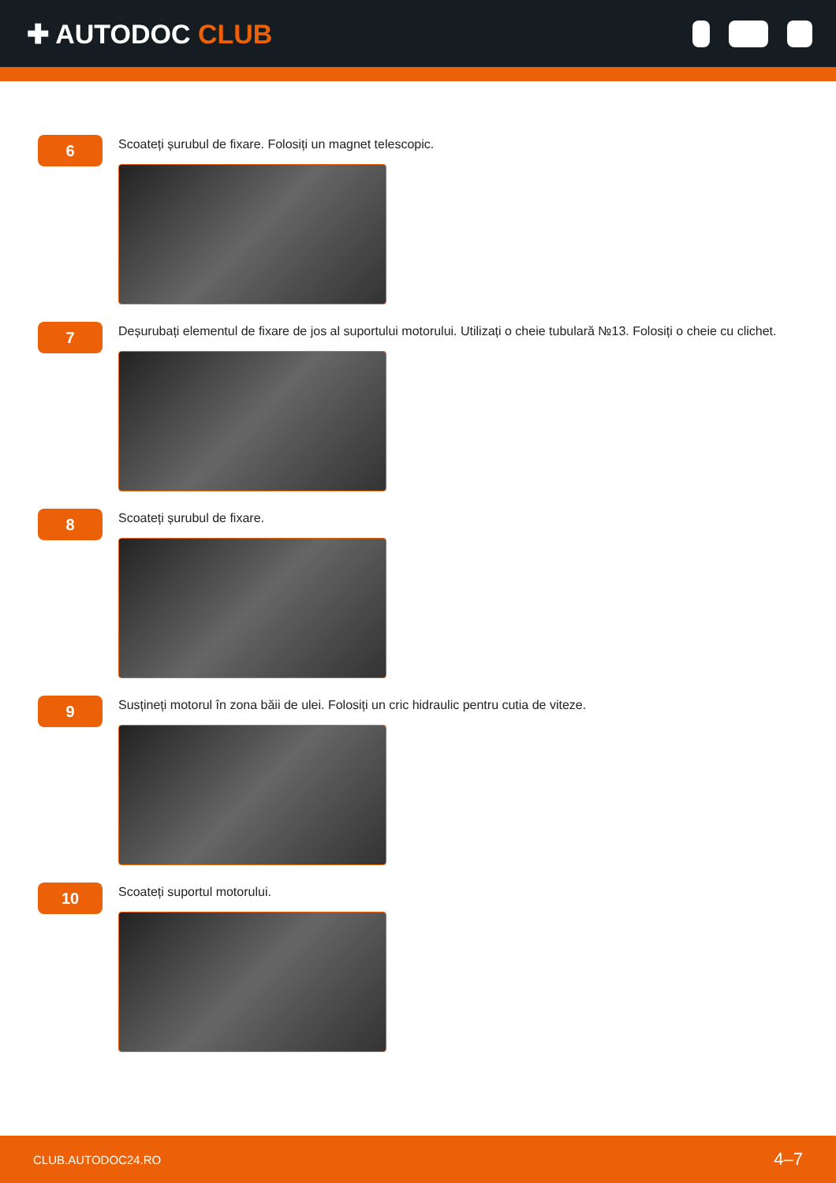✚ AUTODOC CLUB
6
Scoateți șurubul de fixare. Folosiți un magnet telescopic.
7
Deșurubați elementul de fixare de jos al suportului motorului. Utilizați o cheie tubulară №13. Folosiți o cheie cu clichet.
8
Scoateți șurubul de fixare.
9
Susțineți motorul în zona băii de ulei. Folosiți un cric hidraulic pentru cutia de viteze.
10
Scoateți suportul motorului.
CLUB.AUTODOC24.RO 4–7